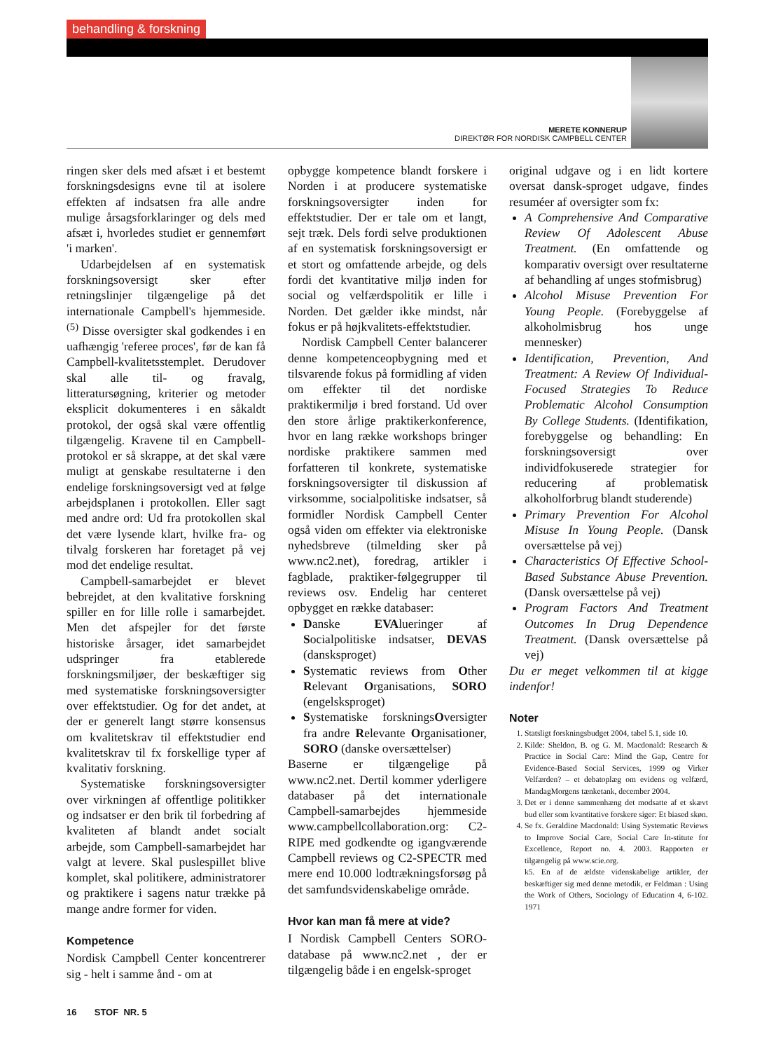behandling & forskning
MERETE KONNERUP
DIREKTØR FOR NORDISK CAMPBELL CENTER
ringen sker dels med afsæt i et bestemt forskningsdesigns evne til at isolere effekten af indsatsen fra alle andre mulige årsagsforklaringer og dels med afsæt i, hvorledes studiet er gennemført 'i marken'.
Udarbejdelsen af en systematisk forskningsoversigt sker efter retningslinjer tilgængelige på det internationale Campbell's hjemmeside.<sup>(5)</sup> Disse oversigter skal godkendes i en uafhængig 'referee proces', før de kan få Campbell-kvalitetsstemplet. Derudover skal alle til- og fravalg, litteratursøgning, kriterier og metoder eksplicit dokumenteres i en såkaldt protokol, der også skal være offentlig tilgængelig. Kravene til en Campbell-protokol er så skrappe, at det skal være muligt at genskabe resultaterne i den endelige forskningsoversigt ved at følge arbejdsplanen i protokollen. Eller sagt med andre ord: Ud fra protokollen skal det være lysende klart, hvilke fra- og tilvalg forskeren har foretaget på vej mod det endelige resultat.
Campbell-samarbejdet er blevet bebrejdet, at den kvalitative forskning spiller en for lille rolle i samarbejdet. Men det afspejler for det første historiske årsager, idet samarbejdet udspringer fra etablerede forskningsmiljøer, der beskæftiger sig med systematiske forskningsoversigter over effektstudier. Og for det andet, at der er generelt langt større konsensus om kvalitetskrav til effektstudier end kvalitetskrav til fx forskellige typer af kvalitativ forskning.
Systematiske forskningsoversigter over virkningen af offentlige politikker og indsatser er den brik til forbedring af kvaliteten af blandt andet socialt arbejde, som Campbell-samarbejdet har valgt at levere. Skal puslespillet blive komplet, skal politikere, administratorer og praktikere i sagens natur trække på mange andre former for viden.
Kompetence
Nordisk Campbell Center koncentrerer sig - helt i samme ånd - om at
opbygge kompetence blandt forskere i Norden i at producere systematiske forskningsoversigter inden for effektstudier. Der er tale om et langt, sejt træk. Dels fordi selve produktionen af en systematisk forskningsoversigt er et stort og omfattende arbejde, og dels fordi det kvantitative miljø inden for social og velfærdspolitik er lille i Norden. Det gælder ikke mindst, når fokus er på højkvalitets-effektstudier.
Nordisk Campbell Center balancerer denne kompetenceopbygning med et tilsvarende fokus på formidling af viden om effekter til det nordiske praktikermiljø i bred forstand. Ud over den store årlige praktikerkonference, hvor en lang række workshops bringer nordiske praktikere sammen med forfatteren til konkrete, systematiske forskningsoversigter til diskussion af virksomme, socialpolitiske indsatser, så formidler Nordisk Campbell Center også viden om effekter via elektroniske nyhedsbreve (tilmelding sker på www.nc2.net), foredrag, artikler i fagblade, praktiker-følgegrupper til reviews osv. Endelig har centeret opbygget en række databaser:
Danske EVAlueringer af Socialpolitiske indsatser, DEVAS (dansksproget)
Systematic reviews from Other Relevant Organisations, SORO (engelsksproget)
Systematiske forskningsOversigter fra andre Relevante Organisationer, SORO (danske oversættelser)
Baserne er tilgængelige på www.nc2.net. Dertil kommer yderligere databaser på det internationale Campbell-samarbejdes hjemmeside www.campbellcollaboration.org: C2-RIPE med godkendte og igangværende Campbell reviews og C2-SPECTR med mere end 10.000 lodtrækningsforsøg på det samfundsvidenskabelige område.
Hvor kan man få mere at vide?
I Nordisk Campbell Centers SORO-database på www.nc2.net , der er tilgængelig både i en engelsk-sproget
original udgave og i en lidt kortere oversat dansk-sproget udgave, findes resuméer af oversigter som fx:
A Comprehensive And Comparative Review Of Adolescent Abuse Treatment. (En omfattende og komparativ oversigt over resultaterne af behandling af unges stofmisbrug)
Alcohol Misuse Prevention For Young People. (Forebyggelse af alkoholmisbrug hos unge mennesker)
Identification, Prevention, And Treatment: A Review Of Individual-Focused Strategies To Reduce Problematic Alcohol Consumption By College Students. (Identifikation, forebyggelse og behandling: En forskningsoversigt over individfokuserede strategier for reducering af problematisk alkoholforbrug blandt studerende)
Primary Prevention For Alcohol Misuse In Young People. (Dansk oversættelse på vej)
Characteristics Of Effective School-Based Substance Abuse Prevention. (Dansk oversættelse på vej)
Program Factors And Treatment Outcomes In Drug Dependence Treatment. (Dansk oversættelse på vej)
Du er meget velkommen til at kigge indenfor!
Noter
1. Statsligt forskningsbudget 2004, tabel 5.1, side 10.
2. Kilde: Sheldon, B. og G. M. Macdonald: Research & Practice in Social Care: Mind the Gap, Centre for Evidence-Based Social Services, 1999 og Virker Velfærden? – et debatoplæg om evidens og velfærd, MandagMorgens tænketank, december 2004.
3. Det er i denne sammenhæng det modsatte af et skævt bud eller som kvantitative forskere siger: Et biased skøn.
4. Se fx. Geraldine Macdonald: Using Systematic Reviews to Improve Social Care, Social Care In-stitute for Excellence, Report no. 4. 2003. Rapporten er tilgængelig på www.scie.org.
k5. En af de ældste videnskabelige artikler, der beskæftiger sig med denne metodik, er Feldman : Using the Work of Others, Sociology of Education 4, 6-102. 1971
16 STOF NR. 5